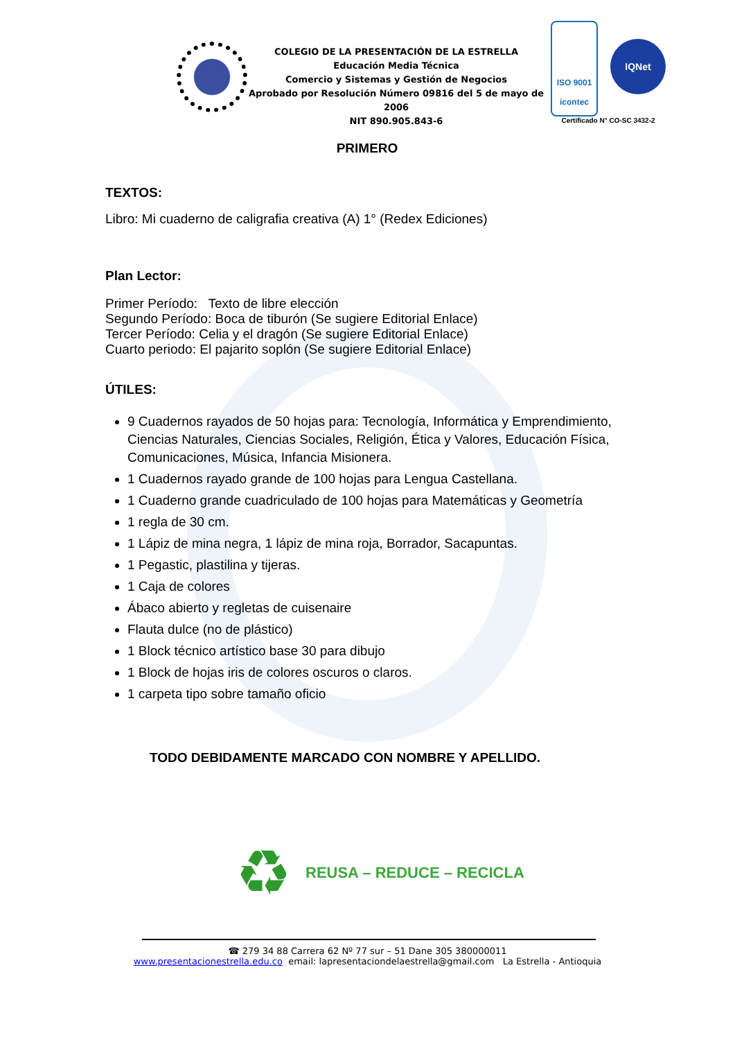COLEGIO DE LA PRESENTACIÓN DE LA ESTRELLA
Educación Media Técnica
Comercio y Sistemas y Gestión de Negocios
Aprobado por Resolución Número 09816 del 5 de mayo de 2006
NIT 890.905.843-6
ISO 9001
icontec IQNet
Certificado N° CO-SC 3432-2
PRIMERO
TEXTOS:
Libro: Mi cuaderno de caligrafia creativa (A) 1° (Redex Ediciones)
Plan Lector:
Primer Período: Texto de libre elección
Segundo Período: Boca de tiburón (Se sugiere Editorial Enlace)
Tercer Período: Celia y el dragón (Se sugiere Editorial Enlace)
Cuarto periodo: El pajarito soplón (Se sugiere Editorial Enlace)
ÚTILES:
9 Cuadernos rayados de 50 hojas para: Tecnología, Informática y Emprendimiento, Ciencias Naturales, Ciencias Sociales, Religión, Ética y Valores, Educación Física, Comunicaciones, Música, Infancia Misionera.
1 Cuadernos rayado grande de 100 hojas para Lengua Castellana.
1 Cuaderno grande cuadriculado de 100 hojas para Matemáticas y Geometría
1 regla de 30 cm.
1 Lápiz de mina negra, 1 lápiz de mina roja, Borrador, Sacapuntas.
1 Pegastic, plastilina y tijeras.
1 Caja de colores
Ábaco abierto y regletas de cuisenaire
Flauta dulce (no de plástico)
1 Block técnico artístico base 30 para dibujo
1 Block de hojas iris de colores oscuros o claros.
1 carpeta tipo sobre tamaño oficio
TODO DEBIDAMENTE MARCADO CON NOMBRE Y APELLIDO.
♻ REUSA – REDUCE – RECICLA
☎ 279 34 88 Carrera 62 Nº 77 sur – 51 Dane 305 380000011
www.presentacionestrella.edu.co email: lapresentaciondelaestrella@gmail.com La Estrella - Antioquia